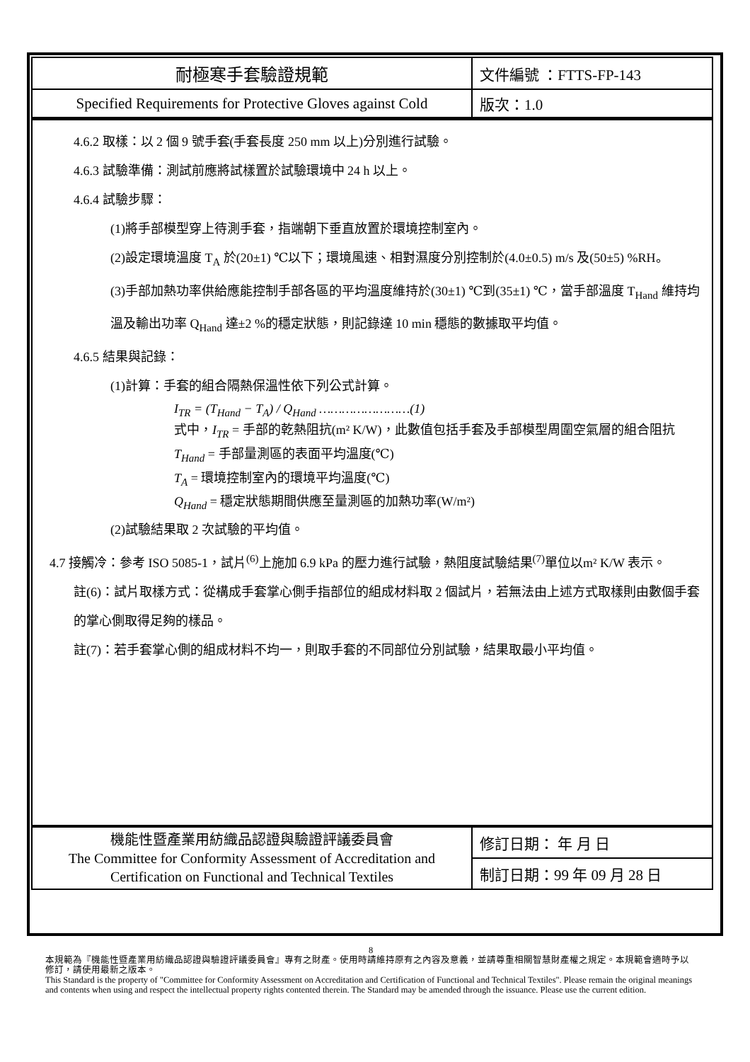| 耐極寒手套驗證規範 | 文件編號 ：FTTS-FP-143 |
| Specified Requirements for Protective Gloves against Cold | 版次：1.0 |
4.6.2 取樣：以 2 個 9 號手套(手套長度 250 mm 以上)分別進行試驗。
4.6.3 試驗準備：測試前應將試樣置於試驗環境中 24 h 以上。
4.6.4 試驗步驟：
(1)將手部模型穿上待測手套，指端朝下垂直放置於環境控制室內。
(2)設定環境溫度 T<sub>A</sub> 於(20±1) ℃以下；環境風速、相對濕度分別控制於(4.0±0.5) m/s 及(50±5) %RH。
(3)手部加熱功率供給應能控制手部各區的平均溫度維持於(30±1) ℃到(35±1) ℃，當手部溫度 T<sub>Hand</sub> 維持均溫及輸出功率 Q<sub>Hand</sub> 達±2 %的穩定狀態，則記錄達 10 min 穩態的數據取平均值。
4.6.5 結果與記錄：
(1)計算：手套的組合隔熱保溫性依下列公式計算。
I<sub>TR</sub> = (T<sub>Hand</sub> − T<sub>A</sub>) / Q<sub>Hand</sub> ……………………(1)
式中，I<sub>TR</sub> = 手部的乾熱阻抗(m² K/W)，此數值包括手套及手部模型周圍空氣層的組合阻抗
T<sub>Hand</sub> = 手部量測區的表面平均溫度(℃)
T<sub>A</sub> = 環境控制室內的環境平均溫度(℃)
Q<sub>Hand</sub> = 穩定狀態期間供應至量測區的加熱功率(W/m²)
(2)試驗結果取 2 次試驗的平均值。
4.7 接觸冷：參考 ISO 5085-1，試片<sup>(6)</sup>上施加 6.9 kPa 的壓力進行試驗，熱阻度試驗結果<sup>(7)</sup>單位以m² K/W 表示。
註(6)：試片取樣方式：從構成手套掌心側手指部位的組成材料取 2 個試片，若無法由上述方式取樣則由數個手套的掌心側取得足夠的樣品。
註(7)：若手套掌心側的組成材料不均一，則取手套的不同部位分別試驗，結果取最小平均值。
| 機能性暨產業用紡織品認證與驗證評議委員會 The Committee for Conformity Assessment of Accreditation and Certification on Functional and Technical Textiles | 修訂日期： 年 月 日 |
| | 制訂日期：99 年 09 月 28 日 |
8
本規範為『機能性暨產業用紡織品認證與驗證評議委員會』專有之財產。使用時請維持原有之內容及意義，並請尊重相關智慧財產權之規定。本規範會適時予以修訂，請使用最新之版本。
This Standard is the property of "Committee for Conformity Assessment on Accreditation and Certification of Functional and Technical Textiles". Please remain the original meanings and contents when using and respect the intellectual property rights contented therein. The Standard may be amended through the issuance. Please use the current edition.